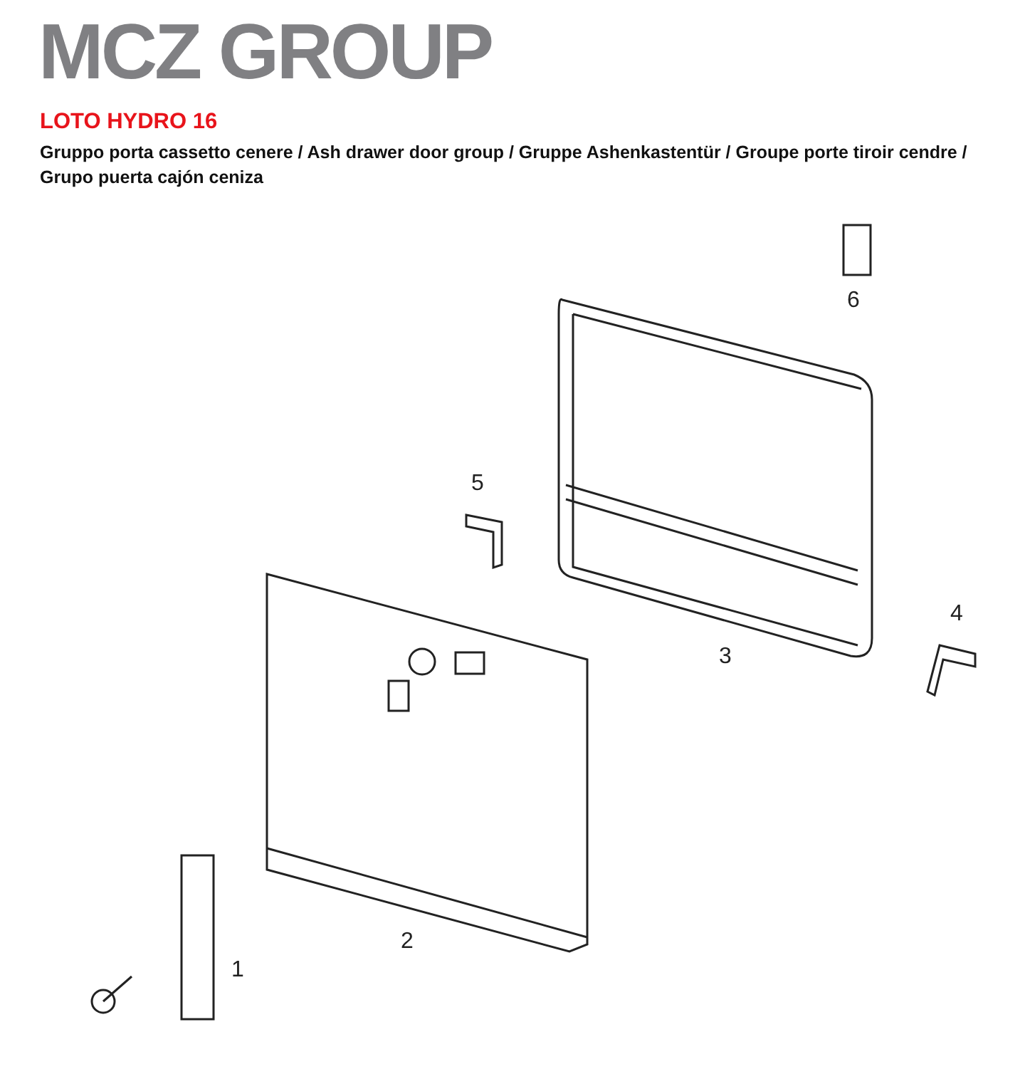MCZ GROUP
LOTO HYDRO 16
Gruppo porta cassetto cenere / Ash drawer door group / Gruppe Ashenkastentür / Groupe porte tiroir cendre / Grupo puerta cajón ceniza
1
2
3
4
5
6